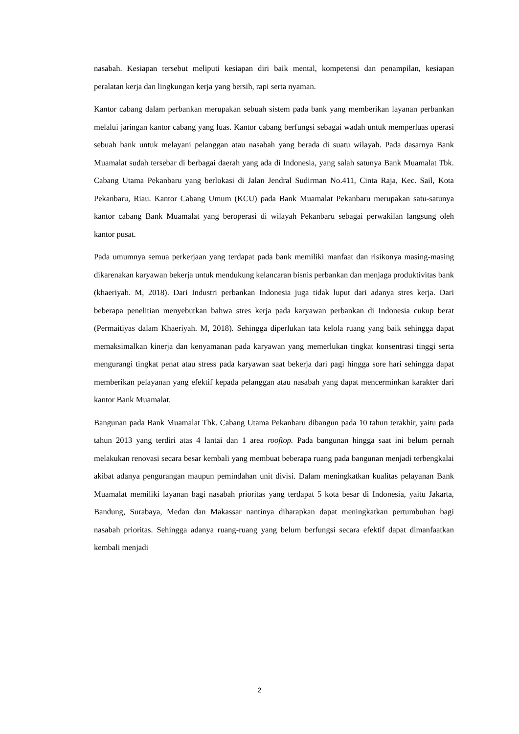nasabah. Kesiapan tersebut meliputi kesiapan diri baik mental, kompetensi dan penampilan, kesiapan peralatan kerja dan lingkungan kerja yang bersih, rapi serta nyaman.
Kantor cabang dalam perbankan merupakan sebuah sistem pada bank yang memberikan layanan perbankan melalui jaringan kantor cabang yang luas. Kantor cabang berfungsi sebagai wadah untuk memperluas operasi sebuah bank untuk melayani pelanggan atau nasabah yang berada di suatu wilayah. Pada dasarnya Bank Muamalat sudah tersebar di berbagai daerah yang ada di Indonesia, yang salah satunya Bank Muamalat Tbk. Cabang Utama Pekanbaru yang berlokasi di Jalan Jendral Sudirman No.411, Cinta Raja, Kec. Sail, Kota Pekanbaru, Riau. Kantor Cabang Umum (KCU) pada Bank Muamalat Pekanbaru merupakan satu-satunya kantor cabang Bank Muamalat yang beroperasi di wilayah Pekanbaru sebagai perwakilan langsung oleh kantor pusat.
Pada umumnya semua perkerjaan yang terdapat pada bank memiliki manfaat dan risikonya masing-masing dikarenakan karyawan bekerja untuk mendukung kelancaran bisnis perbankan dan menjaga produktivitas bank (khaeriyah. M, 2018). Dari Industri perbankan Indonesia juga tidak luput dari adanya stres kerja. Dari beberapa penelitian menyebutkan bahwa stres kerja pada karyawan perbankan di Indonesia cukup berat (Permaitiyas dalam Khaeriyah. M, 2018). Sehingga diperlukan tata kelola ruang yang baik sehingga dapat memaksimalkan kinerja dan kenyamanan pada karyawan yang memerlukan tingkat konsentrasi tinggi serta mengurangi tingkat penat atau stress pada karyawan saat bekerja dari pagi hingga sore hari sehingga dapat memberikan pelayanan yang efektif kepada pelanggan atau nasabah yang dapat mencerminkan karakter dari kantor Bank Muamalat.
Bangunan pada Bank Muamalat Tbk. Cabang Utama Pekanbaru dibangun pada 10 tahun terakhir, yaitu pada tahun 2013 yang terdiri atas 4 lantai dan 1 area rooftop. Pada bangunan hingga saat ini belum pernah melakukan renovasi secara besar kembali yang membuat beberapa ruang pada bangunan menjadi terbengkalai akibat adanya pengurangan maupun pemindahan unit divisi. Dalam meningkatkan kualitas pelayanan Bank Muamalat memiliki layanan bagi nasabah prioritas yang terdapat 5 kota besar di Indonesia, yaitu Jakarta, Bandung, Surabaya, Medan dan Makassar nantinya diharapkan dapat meningkatkan pertumbuhan bagi nasabah prioritas. Sehingga adanya ruang-ruang yang belum berfungsi secara efektif dapat dimanfaatkan kembali menjadi
2